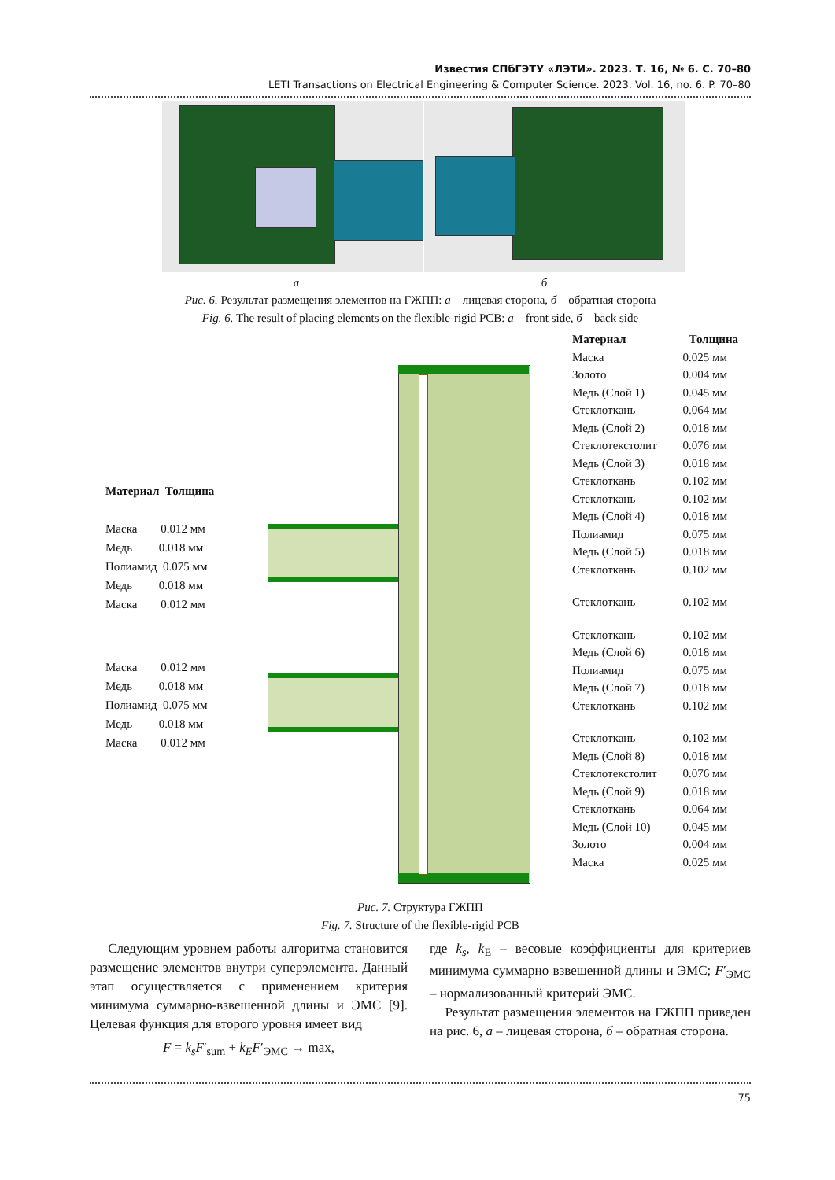Известия СПбГЭТУ «ЛЭТИ». 2023. Т. 16, № 6. С. 70–80
LETI Transactions on Electrical Engineering & Computer Science. 2023. Vol. 16, no. 6. P. 70–80
а б
Рис. 6. Результат размещения элементов на ГЖПП: а – лицевая сторона, б – обратная сторона
Fig. 6. The result of placing elements on the flexible-rigid PCB: a – front side, б – back side
Материал Толщина
Маска 0.012 мм
Медь 0.018 мм
Полиамид 0.075 мм
Медь 0.018 мм
Маска 0.012 мм
Маска 0.012 мм
Медь 0.018 мм
Полиамид 0.075 мм
Медь 0.018 мм
Маска 0.012 мм
| Материал | Толщина |
| --- | --- |
| Маска | 0.025 мм |
| Золото | 0.004 мм |
| Медь (Слой 1) | 0.045 мм |
| Стеклоткань | 0.064 мм |
| Медь (Слой 2) | 0.018 мм |
| Стеклотекстолит | 0.076 мм |
| Медь (Слой 3) | 0.018 мм |
| Стеклоткань | 0.102 мм |
| Стеклоткань | 0.102 мм |
| Медь (Слой 4) | 0.018 мм |
| Полиамид | 0.075 мм |
| Медь (Слой 5) | 0.018 мм |
| Стеклоткань | 0.102 мм |
| Стеклоткань | 0.102 мм |
| Стеклоткань | 0.102 мм |
| Медь (Слой 6) | 0.018 мм |
| Полиамид | 0.075 мм |
| Медь (Слой 7) | 0.018 мм |
| Стеклоткань | 0.102 мм |
| Стеклоткань | 0.102 мм |
| Медь (Слой 8) | 0.018 мм |
| Стеклотекстолит | 0.076 мм |
| Медь (Слой 9) | 0.018 мм |
| Стеклоткань | 0.064 мм |
| Медь (Слой 10) | 0.045 мм |
| Золото | 0.004 мм |
| Маска | 0.025 мм |
Рис. 7. Структура ГЖПП
Fig. 7. Structure of the flexible-rigid PCB
Следующим уровнем работы алгоритма становится размещение элементов внутри суперэлемента. Данный этап осуществляется с применением критерия минимума суммарно-взвешенной длины и ЭМС [9]. Целевая функция для второго уровня имеет вид
F = k<sub>s</sub>F′<sub>sum</sub> + k<sub>E</sub>F′<sub>ЭМС</sub> → max,
где k<sub>s</sub>, k<sub>E</sub> – весовые коэффициенты для критериев минимума суммарно взвешенной длины и ЭМС; F′<sub>ЭМС</sub> – нормализованный критерий ЭМС.
Результат размещения элементов на ГЖПП приведен на рис. 6, а – лицевая сторона, б – обратная сторона.
75